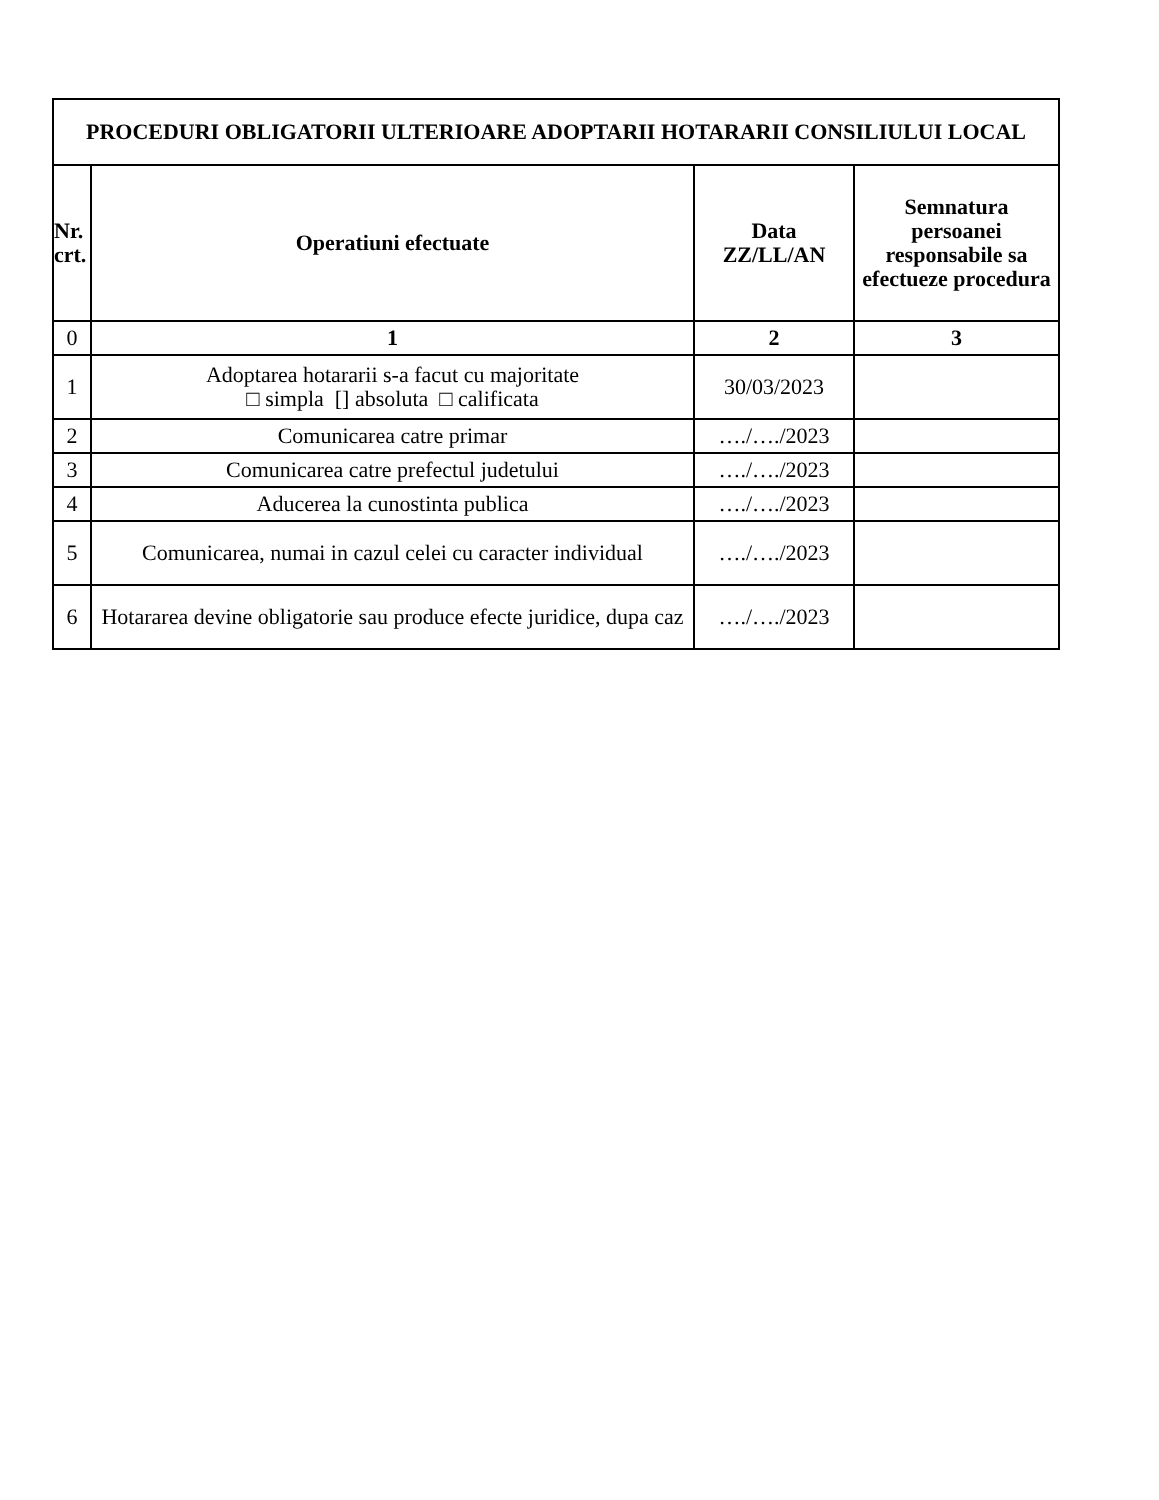| PROCEDURI OBLIGATORII ULTERIOARE ADOPTARII HOTARARII CONSILIULUI LOCAL | | | |
| --- | --- | --- | --- |
| Nr. crt. | Operatiuni efectuate | Data ZZ/LL/AN | Semnatura persoanei responsabile sa efectueze procedura |
| 0 | 1 | 2 | 3 |
| 1 | Adoptarea hotararii s-a facut cu majoritate □ simpla [] absoluta □ calificata | 30/03/2023 | |
| 2 | Comunicarea catre primar | …./…./2023 | |
| 3 | Comunicarea catre prefectul judetului | …./…./2023 | |
| 4 | Aducerea la cunostinta publica | …./…./2023 | |
| 5 | Comunicarea, numai in cazul celei cu caracter individual | …./…./2023 | |
| 6 | Hotararea devine obligatorie sau produce efecte juridice, dupa caz | …./…./2023 | |